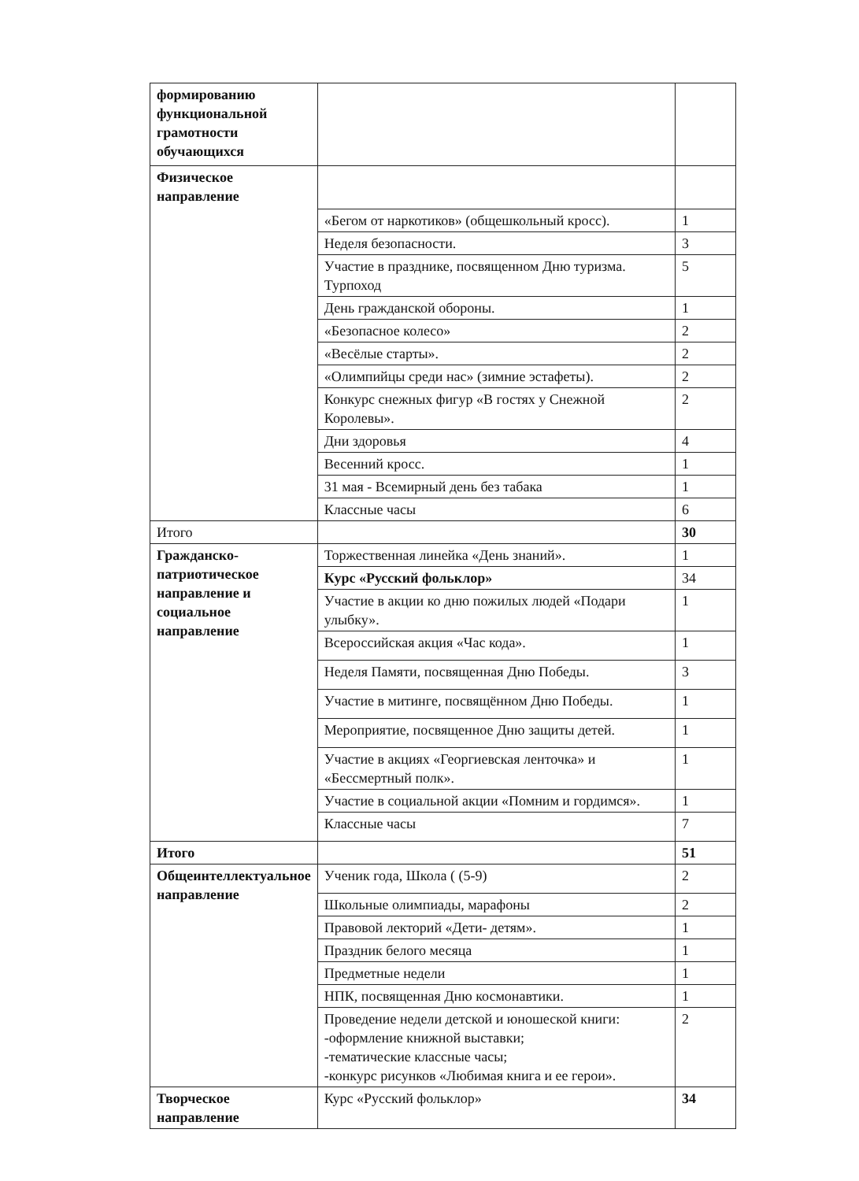| формированию функциональной грамотности обучающихся | | |
| Физическое направление | | |
| | «Бегом от наркотиков» (общешкольный кросс). | 1 |
| | Неделя безопасности. | 3 |
| | Участие в празднике, посвященном Дню туризма. Турпоход | 5 |
| | День гражданской обороны. | 1 |
| | «Безопасное колесо» | 2 |
| | «Весёлые старты». | 2 |
| | «Олимпийцы среди нас» (зимние эстафеты). | 2 |
| | Конкурс снежных фигур «В гостях у Снежной Королевы». | 2 |
| | Дни здоровья | 4 |
| | Весенний кросс. | 1 |
| | 31 мая - Всемирный день без табака | 1 |
| | Классные часы | 6 |
| Итого | | 30 |
| Гражданско-патриотическое направление и социальное направление | Торжественная линейка «День знаний». | 1 |
| | Курс «Русский фольклор» | 34 |
| | Участие в акции ко дню пожилых людей «Подари улыбку». | 1 |
| | Всероссийская акция «Час кода». | 1 |
| | Неделя Памяти, посвященная Дню Победы. | 3 |
| | Участие в митинге, посвящённом Дню Победы. | 1 |
| | Мероприятие, посвященное Дню защиты детей. | 1 |
| | Участие в акциях «Георгиевская ленточка» и «Бессмертный полк». | 1 |
| | Участие в социальной акции «Помним и гордимся». | 1 |
| | Классные часы | 7 |
| Итого | | 51 |
| Общеинтеллектуальное направление | Ученик года, Школа ( (5-9) | 2 |
| | Школьные олимпиады, марафоны | 2 |
| | Правовой лекторий «Дети- детям». | 1 |
| | Праздник белого месяца | 1 |
| | Предметные недели | 1 |
| | НПК, посвященная Дню космонавтики. | 1 |
| | Проведение недели детской и юношеской книги: -оформление книжной выставки; -тематические классные часы; -конкурс рисунков «Любимая книга и ее герои». | 2 |
| Творческое направление | Курс «Русский фольклор» | 34 |